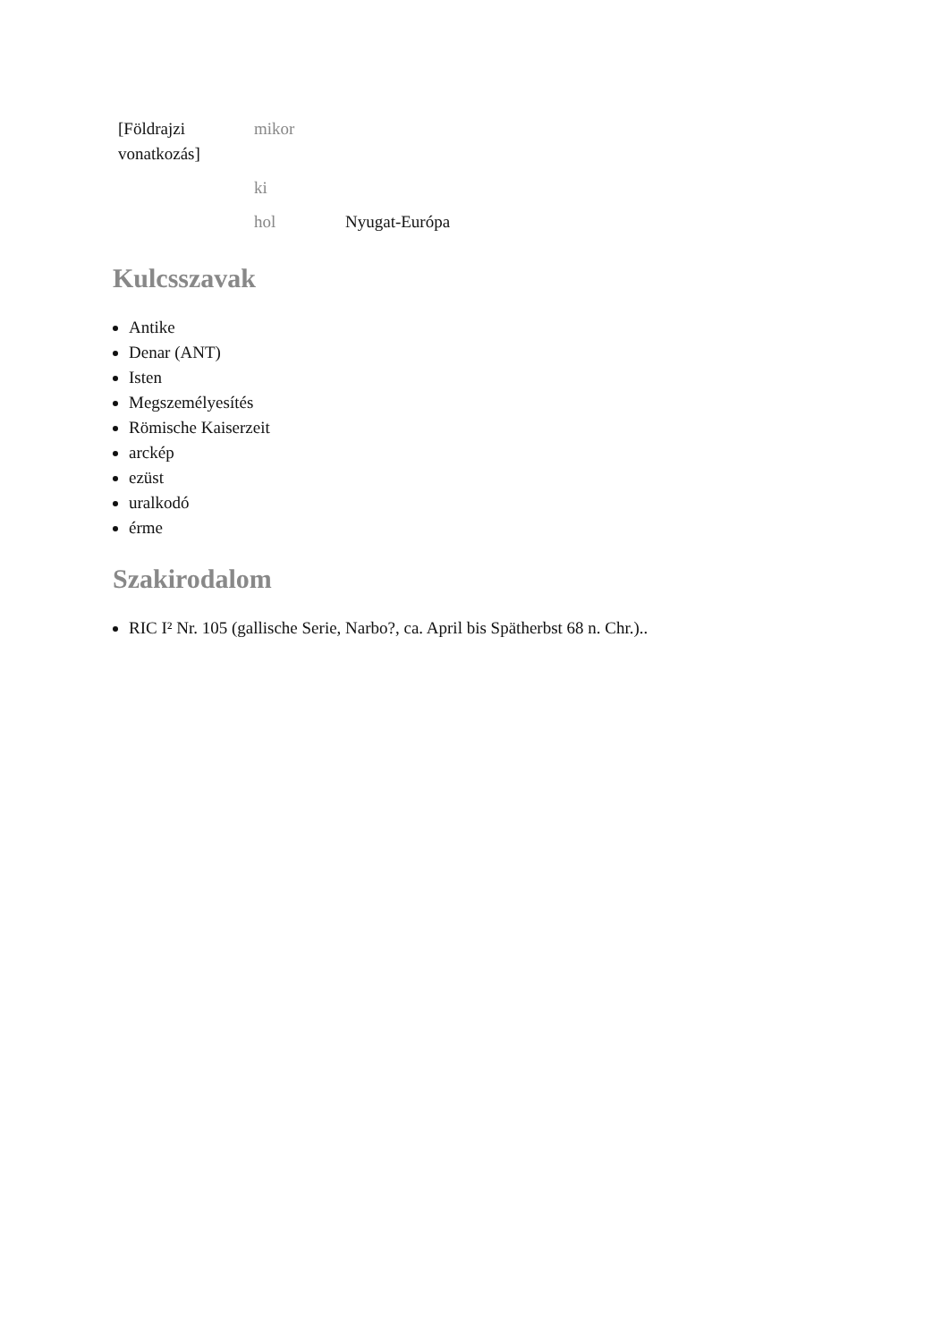| [Földrajzi vonatkozás] | mikor | |
| | ki | |
| | hol | Nyugat-Európa |
Kulcsszavak
Antike
Denar (ANT)
Isten
Megszemélyesítés
Römische Kaiserzeit
arckép
ezüst
uralkodó
érme
Szakirodalom
RIC I² Nr. 105 (gallische Serie, Narbo?, ca. April bis Spätherbst 68 n. Chr.)..